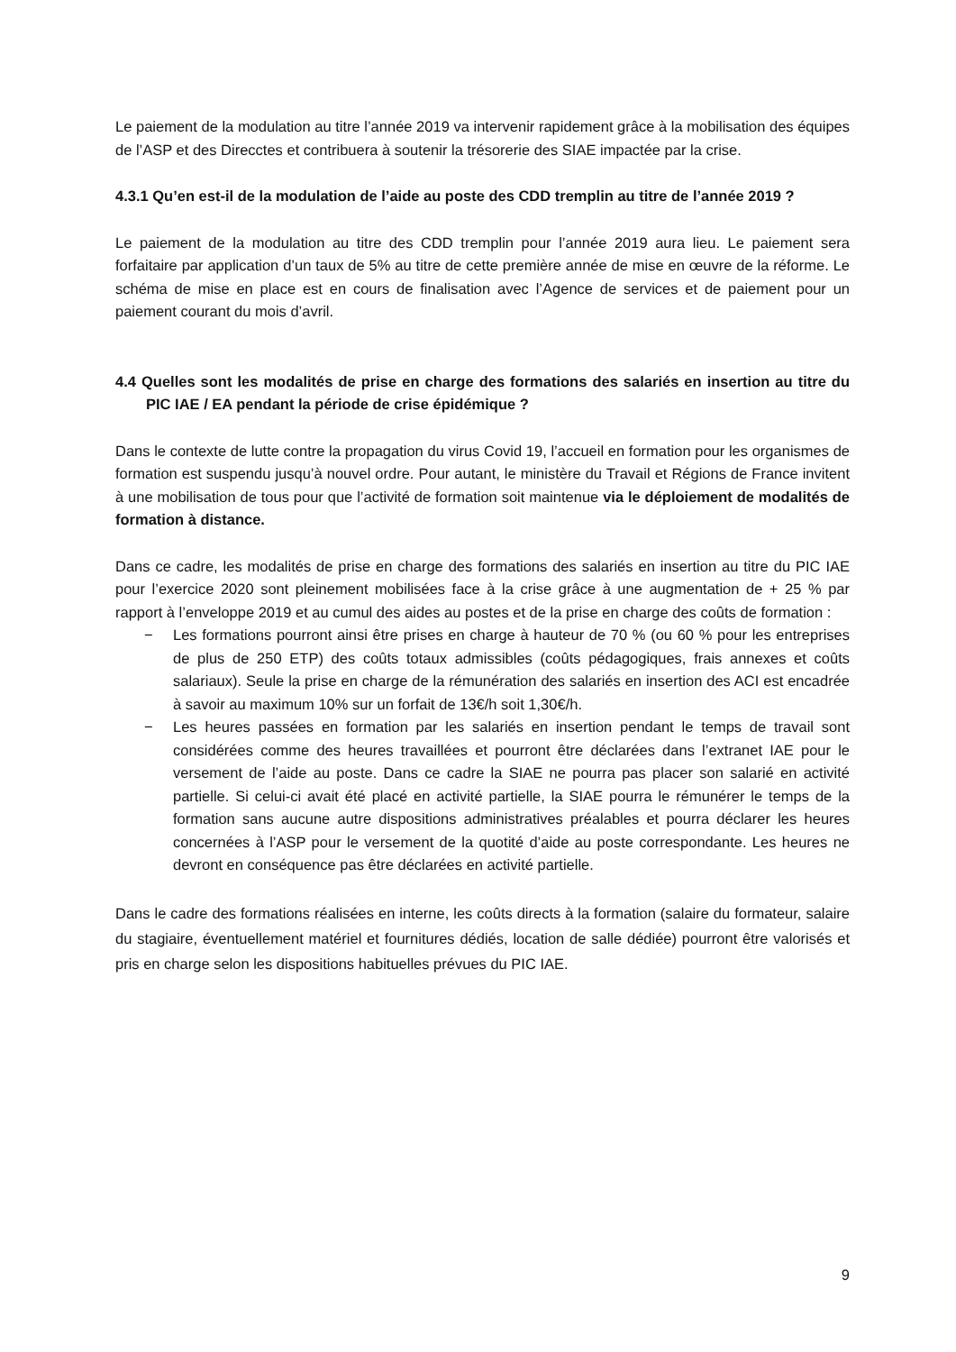Le paiement de la modulation au titre l’année 2019 va intervenir rapidement grâce à la mobilisation des équipes de l’ASP et des Direcctes et contribuera à soutenir la trésorerie des SIAE impactée par la crise.
4.3.1 Qu’en est-il de la modulation de l’aide au poste des CDD tremplin au titre de l’année 2019 ?
Le paiement de la modulation au titre des CDD tremplin pour l’année 2019 aura lieu. Le paiement sera forfaitaire par application d’un taux de 5% au titre de cette première année de mise en œuvre de la réforme. Le schéma de mise en place est en cours de finalisation avec l’Agence de services et de paiement pour un paiement courant du mois d’avril.
4.4 Quelles sont les modalités de prise en charge des formations des salariés en insertion au titre du PIC IAE / EA pendant la période de crise épidémique ?
Dans le contexte de lutte contre la propagation du virus Covid 19, l’accueil en formation pour les organismes de formation est suspendu jusqu’à nouvel ordre. Pour autant, le ministère du Travail et Régions de France invitent à une mobilisation de tous pour que l’activité de formation soit maintenue via le déploiement de modalités de formation à distance.
Dans ce cadre, les modalités de prise en charge des formations des salariés en insertion au titre du PIC IAE pour l’exercice 2020 sont pleinement mobilisées face à la crise grâce à une augmentation de + 25 % par rapport à l’enveloppe 2019 et au cumul des aides au postes et de la prise en charge des coûts de formation :
− Les formations pourront ainsi être prises en charge à hauteur de 70 % (ou 60 % pour les entreprises de plus de 250 ETP) des coûts totaux admissibles (coûts pédagogiques, frais annexes et coûts salariaux). Seule la prise en charge de la rémunération des salariés en insertion des ACI est encadrée à savoir au maximum 10% sur un forfait de 13€/h soit 1,30€/h.
− Les heures passées en formation par les salariés en insertion pendant le temps de travail sont considérées comme des heures travaillées et pourront être déclarées dans l’extranet IAE pour le versement de l’aide au poste. Dans ce cadre la SIAE ne pourra pas placer son salarié en activité partielle. Si celui-ci avait été placé en activité partielle, la SIAE pourra le rémunérer le temps de la formation sans aucune autre dispositions administratives préalables et pourra déclarer les heures concernées à l’ASP pour le versement de la quotité d’aide au poste correspondante. Les heures ne devront en conséquence pas être déclarées en activité partielle.
Dans le cadre des formations réalisées en interne, les coûts directs à la formation (salaire du formateur, salaire du stagiaire, éventuellement matériel et fournitures dédiés, location de salle dédiée) pourront être valorisés et pris en charge selon les dispositions habituelles prévues du PIC IAE.
9